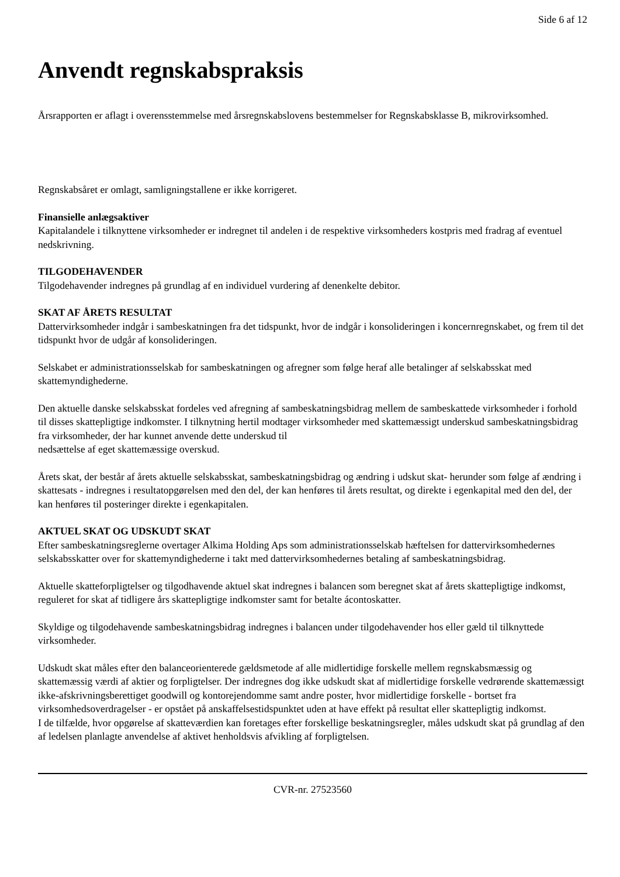Side 6 af 12
Anvendt regnskabspraksis
Årsrapporten er aflagt i overensstemmelse med årsregnskabslovens bestemmelser for Regnskabsklasse B, mikrovirksomhed.
Regnskabsåret er omlagt, samligningstallene er ikke korrigeret.
Finansielle anlægsaktiver
Kapitalandele i tilknyttene virksomheder er indregnet til andelen i de respektive virksomheders kostpris med fradrag af eventuel nedskrivning.
TILGODEHAVENDER
Tilgodehavender indregnes på grundlag af en individuel vurdering af denenkelte debitor.
SKAT AF ÅRETS RESULTAT
Dattervirksomheder indgår i sambeskatningen fra det tidspunkt, hvor de indgår i konsolideringen i koncernregnskabet, og frem til det tidspunkt hvor de udgår af konsolideringen.
Selskabet er administrationsselskab for sambeskatningen og afregner som følge heraf alle betalinger af selskabsskat med skattemyndighederne.
Den aktuelle danske selskabsskat fordeles ved afregning af sambeskatningsbidrag mellem de sambeskattede virksomheder i forhold til disses skattepligtige indkomster. I tilknytning hertil modtager virksomheder med skattemæssigt underskud sambeskatningsbidrag fra virksomheder, der har kunnet anvende dette underskud til
nedsættelse af eget skattemæssige overskud.
Årets skat, der består af årets aktuelle selskabsskat, sambeskatningsbidrag og ændring i udskut skat- herunder som følge af ændring i skattesats - indregnes i resultatopgørelsen med den del, der kan henføres til årets resultat, og direkte i egenkapital med den del, der kan henføres til posteringer direkte i egenkapitalen.
AKTUEL SKAT OG UDSKUDT SKAT
Efter sambeskatningsreglerne overtager Alkima Holding Aps som administrationsselskab hæftelsen for dattervirksomhedernes selskabsskatter over for skattemyndighederne i takt med dattervirksomhedernes betaling af sambeskatningsbidrag.
Aktuelle skatteforpligtelser og tilgodhavende aktuel skat indregnes i balancen som beregnet skat af årets skattepligtige indkomst, reguleret for skat af tidligere års skattepligtige indkomster samt for betalte ácontoskatter.
Skyldige og tilgodehavende sambeskatningsbidrag indregnes i balancen under tilgodehavender hos eller gæld til tilknyttede virksomheder.
Udskudt skat måles efter den balanceorienterede gældsmetode af alle midlertidige forskelle mellem regnskabsmæssig og skattemæssig værdi af aktier og forpligtelser. Der indregnes dog ikke udskudt skat af midlertidige forskelle vedrørende skattemæssigt ikke-afskrivningsberettiget goodwill og kontorejendomme samt andre poster, hvor midlertidige forskelle - bortset fra virksomhedsoverdragelser - er opstået på anskaffelsestidspunktet uden at have effekt på resultat eller skattepligtig indkomst.
I de tilfælde, hvor opgørelse af skatteværdien kan foretages efter forskellige beskatningsregler, måles udskudt skat på grundlag af den af ledelsen planlagte anvendelse af aktivet henholdsvis afvikling af forpligtelsen.
CVR-nr. 27523560